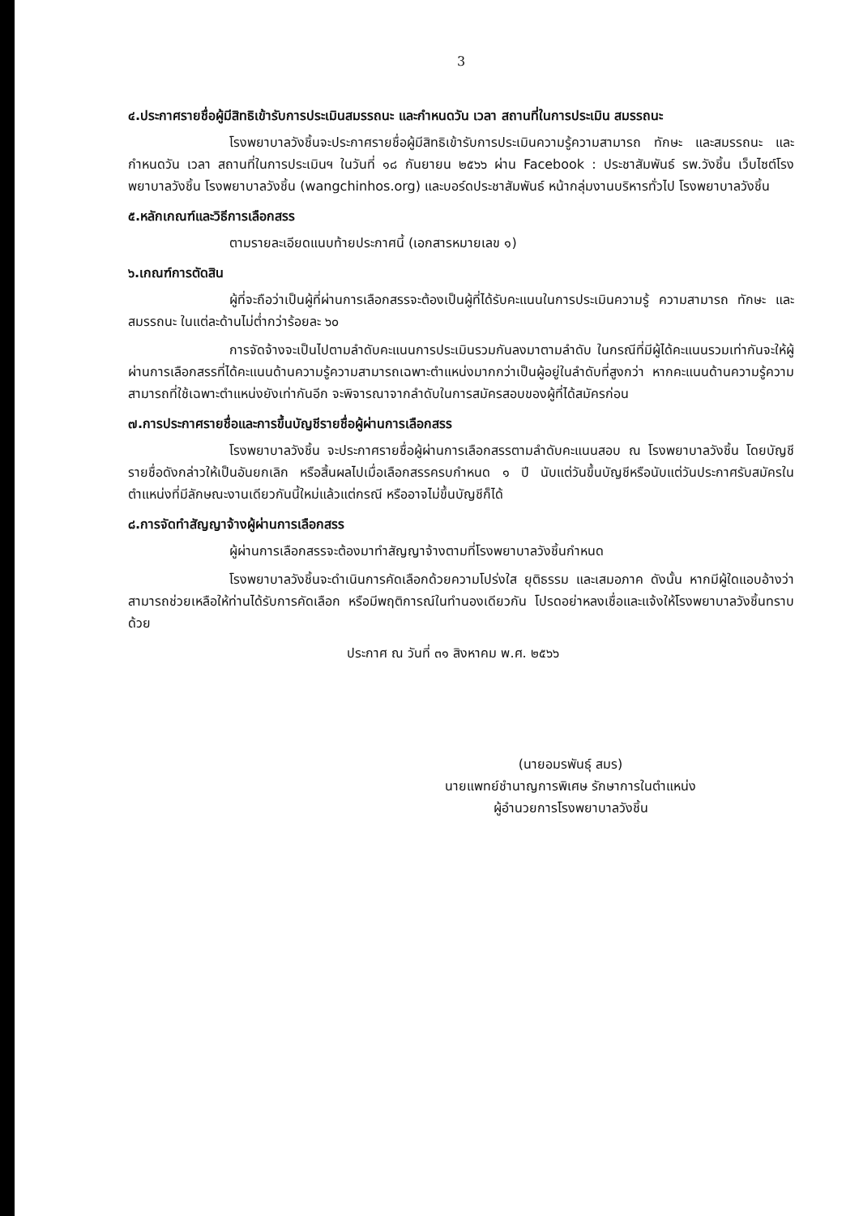3
๔.ประกาศรายชื่อผู้มีสิทธิเข้ารับการประเมินสมรรถนะ และกำหนดวัน เวลา สถานที่ในการประเมิน สมรรถนะ
โรงพยาบาลวังชิ้นจะประกาศรายชื่อผู้มีสิทธิเข้ารับการประเมินความรู้ความสามารถ ทักษะ และสมรรถนะ และกำหนดวัน เวลา สถานที่ในการประเมินฯ ในวันที่ ๑๘ กันยายน ๒๕๖๖ ผ่าน Facebook : ประชาสัมพันธ์ รพ.วังชิ้น เว็บไซต์โรงพยาบาลวังชิ้น โรงพยาบาลวังชิ้น (wangchinhos.org) และบอร์ดประชาสัมพันธ์ หน้ากลุ่มงานบริหารทั่วไป โรงพยาบาลวังชิ้น
๕.หลักเกณฑ์และวิธีการเลือกสรร
ตามรายละเอียดแนบท้ายประกาศนี้ (เอกสารหมายเลข ๑)
๖.เกณฑ์การตัดสิน
ผู้ที่จะถือว่าเป็นผู้ที่ผ่านการเลือกสรรจะต้องเป็นผู้ที่ได้รับคะแนนในการประเมินความรู้ ความสามารถ ทักษะ และสมรรถนะ ในแต่ละด้านไม่ต่ำกว่าร้อยละ ๖๐
การจัดจ้างจะเป็นไปตามลำดับคะแนนการประเมินรวมกันลงมาตามลำดับ ในกรณีที่มีผู้ได้คะแนนรวมเท่ากันจะให้ผู้ผ่านการเลือกสรรที่ได้คะแนนด้านความรู้ความสามารถเฉพาะตำแหน่งมากกว่าเป็นผู้อยู่ในลำดับที่สูงกว่า หากคะแนนด้านความรู้ความสามารถที่ใช้เฉพาะตำแหน่งยังเท่ากันอีก จะพิจารณาจากลำดับในการสมัครสอบของผู้ที่ได้สมัครก่อน
๗.การประกาศรายชื่อและการขึ้นบัญชีรายชื่อผู้ผ่านการเลือกสรร
โรงพยาบาลวังชิ้น จะประกาศรายชื่อผู้ผ่านการเลือกสรรตามลำดับคะแนนสอบ ณ โรงพยาบาลวังชิ้น โดยบัญชีรายชื่อดังกล่าวให้เป็นอันยกเลิก หรือสิ้นผลไปเมื่อเลือกสรรครบกำหนด ๑ ปี นับแต่วันขึ้นบัญชีหรือนับแต่วันประกาศรับสมัครในตำแหน่งที่มีลักษณะงานเดียวกันนี้ใหม่แล้วแต่กรณี หรืออาจไม่ขึ้นบัญชีก็ได้
๘.การจัดทำสัญญาจ้างผู้ผ่านการเลือกสรร
ผู้ผ่านการเลือกสรรจะต้องมาทำสัญญาจ้างตามที่โรงพยาบาลวังชิ้นกำหนด
โรงพยาบาลวังชิ้นจะดำเนินการคัดเลือกด้วยความโปร่งใส ยุติธรรม และเสมอภาค ดังนั้น หากมีผู้ใดแอบอ้างว่าสามารถช่วยเหลือให้ท่านได้รับการคัดเลือก หรือมีพฤติการณ์ในทำนองเดียวกัน โปรดอย่าหลงเชื่อและแจ้งให้โรงพยาบาลวังชิ้นทราบด้วย
ประกาศ ณ วันที่ ๓๑ สิงหาคม พ.ศ. ๒๕๖๖
(นายอมรพันธุ์ สมร)
นายแพทย์ชำนาญการพิเศษ รักษาการในตำแหน่ง
ผู้อำนวยการโรงพยาบาลวังชิ้น